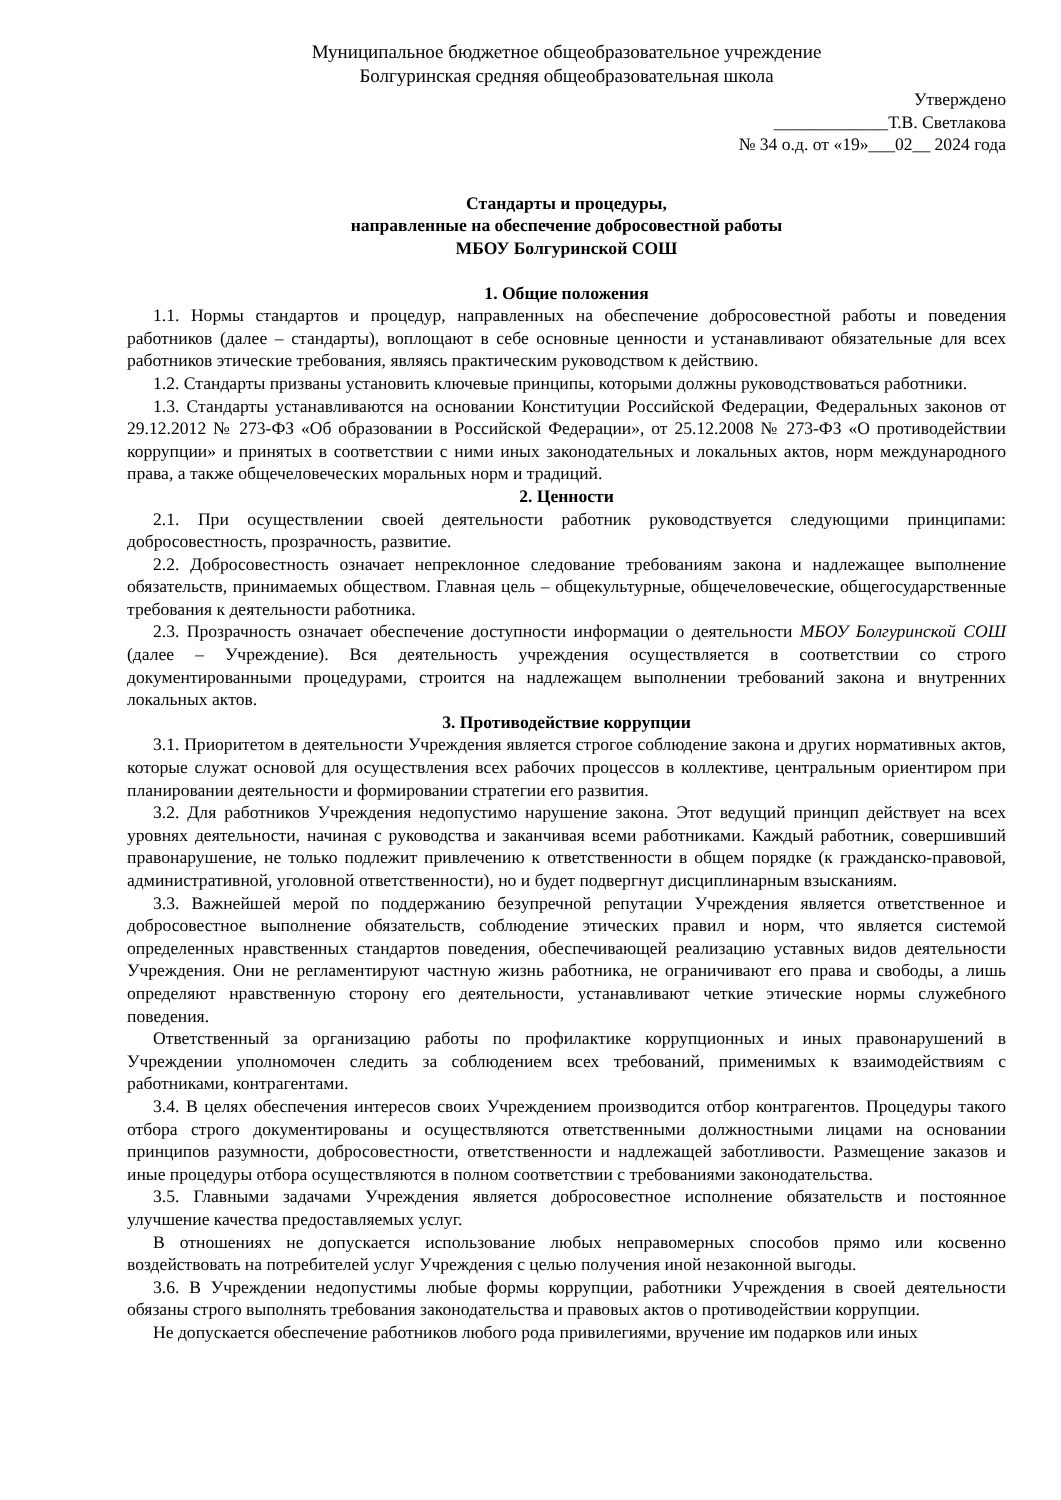Муниципальное бюджетное общеобразовательное учреждение
Болгуринская средняя общеобразовательная школа
Утверждено
_____________Т.В. Светлакова
№ 34 о.д. от «19»___02__ 2024 года
Стандарты и процедуры,
направленные на обеспечение добросовестной работы
МБОУ Болгуринской СОШ
1. Общие положения
1.1. Нормы стандартов и процедур, направленных на обеспечение добросовестной работы и поведения работников (далее – стандарты), воплощают в себе основные ценности и устанавливают обязательные для всех работников этические требования, являясь практическим руководством к действию.
1.2. Стандарты призваны установить ключевые принципы, которыми должны руководствоваться работники.
1.3. Стандарты устанавливаются на основании Конституции Российской Федерации, Федеральных законов от 29.12.2012 № 273-ФЗ «Об образовании в Российской Федерации», от 25.12.2008 № 273-ФЗ «О противодействии коррупции» и принятых в соответствии с ними иных законодательных и локальных актов, норм международного права, а также общечеловеческих моральных норм и традиций.
2. Ценности
2.1. При осуществлении своей деятельности работник руководствуется следующими принципами: добросовестность, прозрачность, развитие.
2.2. Добросовестность означает непреклонное следование требованиям закона и надлежащее выполнение обязательств, принимаемых обществом. Главная цель – общекультурные, общечеловеческие, общегосударственные требования к деятельности работника.
2.3. Прозрачность означает обеспечение доступности информации о деятельности МБОУ Болгуринской СОШ (далее – Учреждение). Вся деятельность учреждения осуществляется в соответствии со строго документированными процедурами, строится на надлежащем выполнении требований закона и внутренних локальных актов.
3. Противодействие коррупции
3.1. Приоритетом в деятельности Учреждения является строгое соблюдение закона и других нормативных актов, которые служат основой для осуществления всех рабочих процессов в коллективе, центральным ориентиром при планировании деятельности и формировании стратегии его развития.
3.2. Для работников Учреждения недопустимо нарушение закона. Этот ведущий принцип действует на всех уровнях деятельности, начиная с руководства и заканчивая всеми работниками. Каждый работник, совершивший правонарушение, не только подлежит привлечению к ответственности в общем порядке (к гражданско-правовой, административной, уголовной ответственности), но и будет подвергнут дисциплинарным взысканиям.
3.3. Важнейшей мерой по поддержанию безупречной репутации Учреждения является ответственное и добросовестное выполнение обязательств, соблюдение этических правил и норм, что является системой определенных нравственных стандартов поведения, обеспечивающей реализацию уставных видов деятельности Учреждения. Они не регламентируют частную жизнь работника, не ограничивают его права и свободы, а лишь определяют нравственную сторону его деятельности, устанавливают четкие этические нормы служебного поведения.
Ответственный за организацию работы по профилактике коррупционных и иных правонарушений в Учреждении уполномочен следить за соблюдением всех требований, применимых к взаимодействиям с работниками, контрагентами.
3.4. В целях обеспечения интересов своих Учреждением производится отбор контрагентов. Процедуры такого отбора строго документированы и осуществляются ответственными должностными лицами на основании принципов разумности, добросовестности, ответственности и надлежащей заботливости. Размещение заказов и иные процедуры отбора осуществляются в полном соответствии с требованиями законодательства.
3.5. Главными задачами Учреждения является добросовестное исполнение обязательств и постоянное улучшение качества предоставляемых услуг.
В отношениях не допускается использование любых неправомерных способов прямо или косвенно воздействовать на потребителей услуг Учреждения с целью получения иной незаконной выгоды.
3.6. В Учреждении недопустимы любые формы коррупции, работники Учреждения в своей деятельности обязаны строго выполнять требования законодательства и правовых актов о противодействии коррупции.
Не допускается обеспечение работников любого рода привилегиями, вручение им подарков или иных